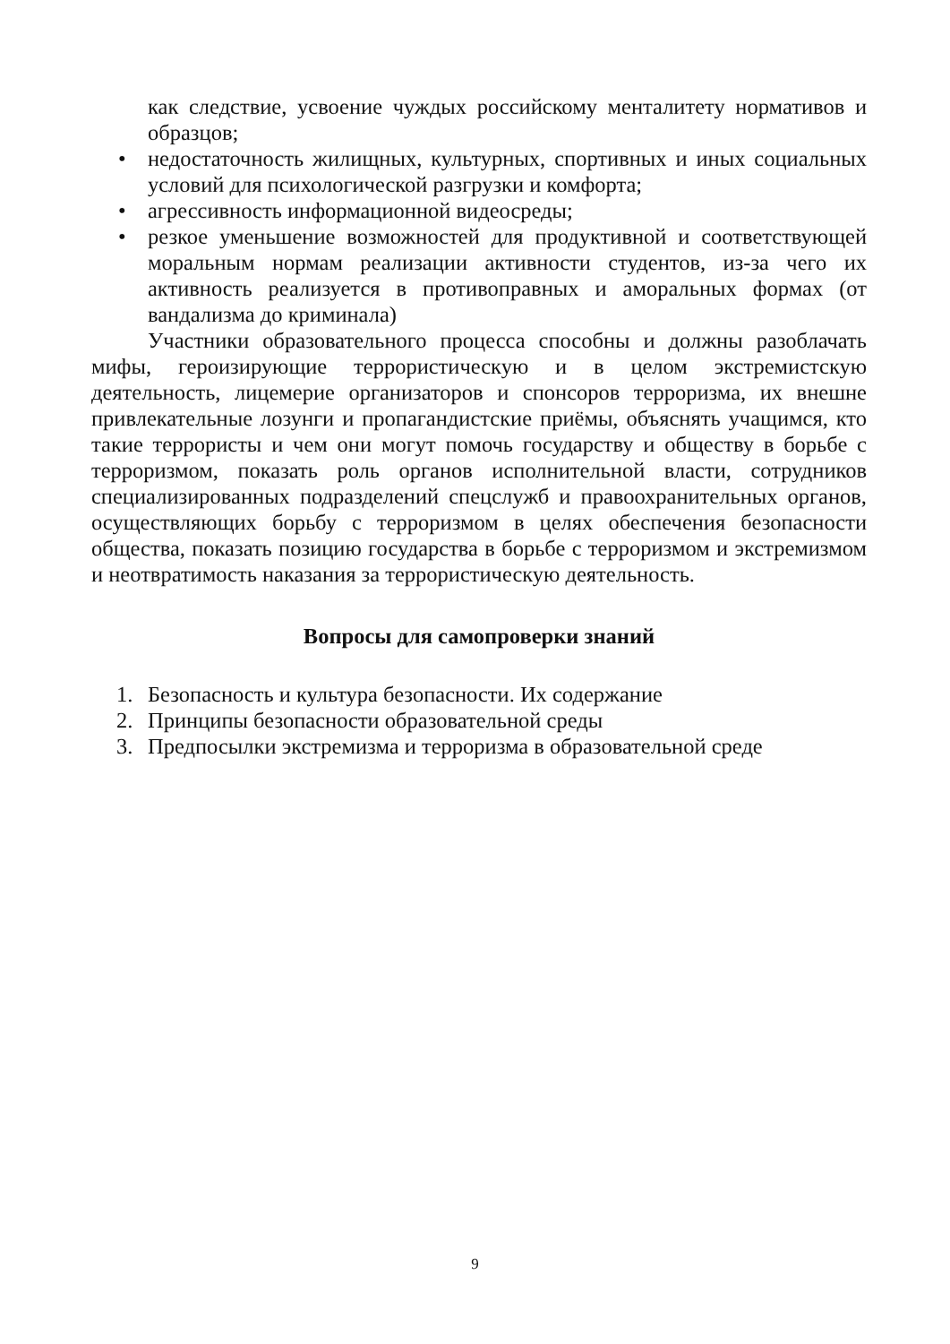как следствие, усвоение чуждых российскому менталитету нормативов и образцов;
• недостаточность жилищных, культурных, спортивных и иных социальных условий для психологической разгрузки и комфорта;
• агрессивность информационной видеосреды;
• резкое уменьшение возможностей для продуктивной и соответствующей моральным нормам реализации активности студентов, из-за чего их активность реализуется в противоправных и аморальных формах (от вандализма до криминала)
Участники образовательного процесса способны и должны разоблачать мифы, героизирующие террористическую и в целом экстремистскую деятельность, лицемерие организаторов и спонсоров терроризма, их внешне привлекательные лозунги и пропагандистские приёмы, объяснять учащимся, кто такие террористы и чем они могут помочь государству и обществу в борьбе с терроризмом, показать роль органов исполнительной власти, сотрудников специализированных подразделений спецслужб и правоохранительных органов, осуществляющих борьбу с терроризмом в целях обеспечения безопасности общества, показать позицию государства в борьбе с терроризмом и экстремизмом и неотвратимость наказания за террористическую деятельность.
Вопросы для самопроверки знаний
1. Безопасность и культура безопасности. Их содержание
2. Принципы безопасности образовательной среды
3. Предпосылки экстремизма и терроризма в образовательной среде
9